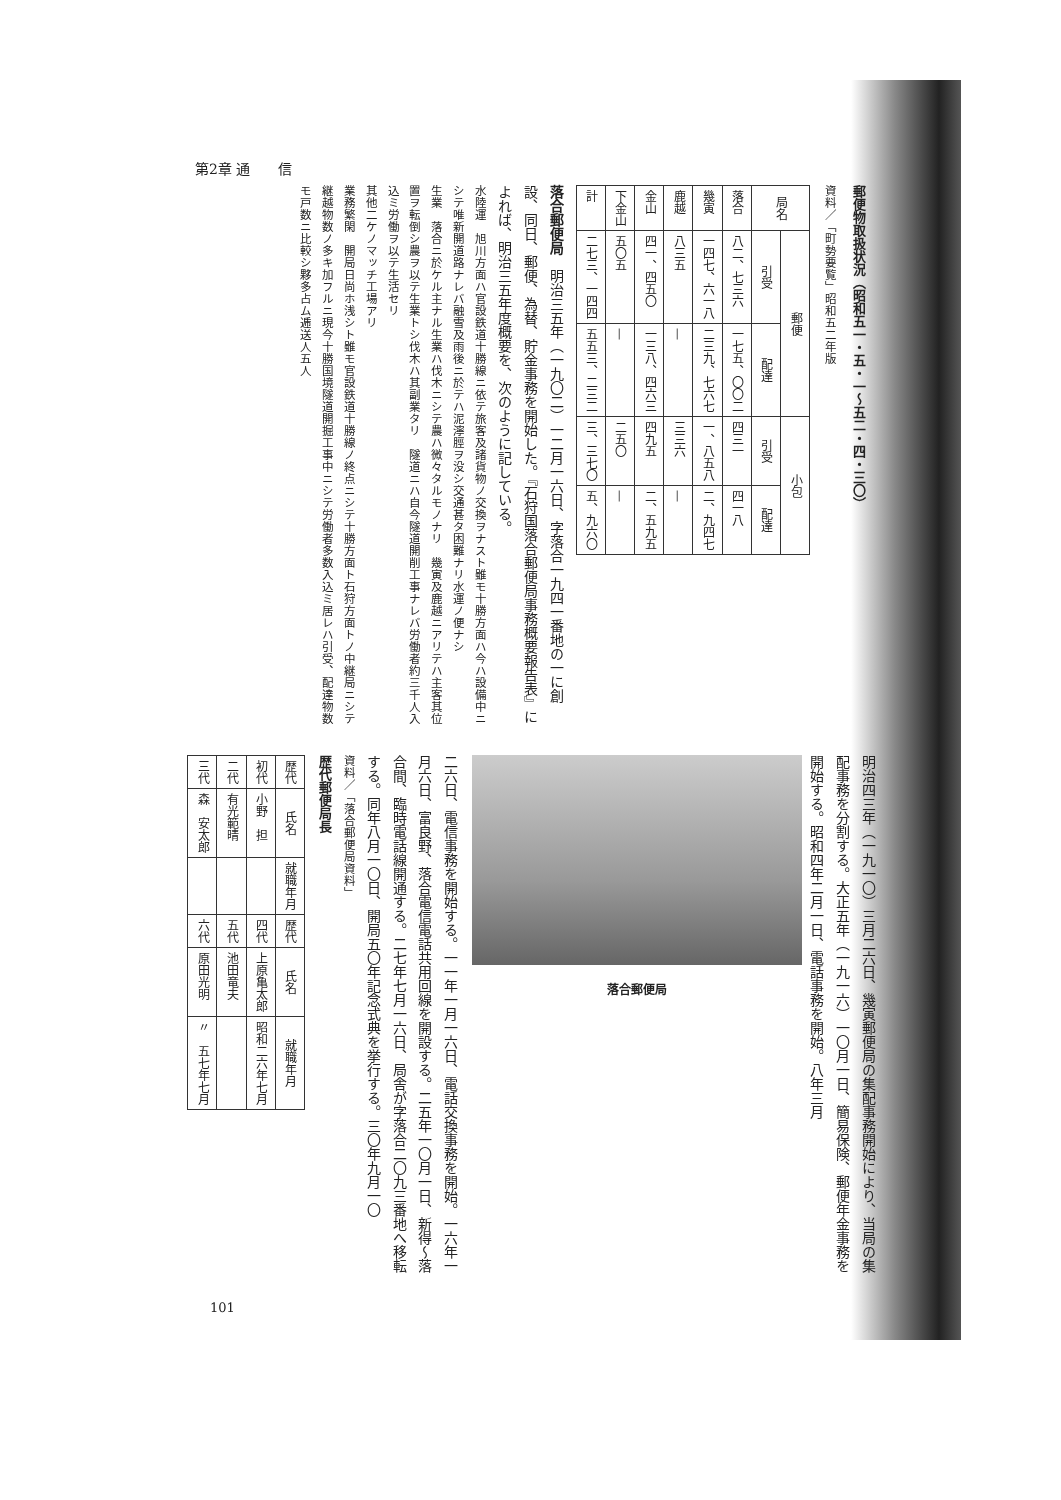第2章 通　　信
郵便物取扱状況（昭和五一・五・一〜五二・四・三〇）
資料／「町勢要覧」昭和五二年版
| 局名 | 郵便 | | 小包 | |
| --- | --- | --- | --- | --- |
| | 引受 | 配達 | 引受 | 配達 |
| 落合 | 八二、七三六 | 一七五、〇〇二 | 四三一 | 四一八 |
| 幾寅 | 一四七、六一八 | 二三九、七六七 | 一、八五八 | 二、九四七 |
| 鹿越 | 八三五 | — | 三三六 | — |
| 金山 | 四一、四五〇 | 一三八、四六三 | 四九五 | 二、五九五 |
| 下金山 | 五〇五 | — | 二五〇 | — |
| 計 | 二七三、一四四 | 五五三、二三二 | 三、三七〇 | 五、九六〇 |
落合郵便局　明治三五年（一九〇二）一二月一六日、字落合一九四一番地の一に創設、同日、郵便、為替、貯金事務を開始した。『石狩国落合郵便局事務概要報告表』によれば、明治三五年度概要を、次のように記している。
水陸運　旭川方面ハ官設鉄道十勝線ニ依テ旅客及諸貨物ノ交換ヲナスト雖モ十勝方面ハ今ハ設備中ニシテ唯新開道路ナレバ融雪及雨後ニ於テハ泥濘脛ヲ没シ交通甚タ困難ナリ水運ノ便ナシ
生業　落合ニ於ケル主ナル生業ハ伐木ニシテ農ハ微々タルモノナリ　幾寅及鹿越ニアリテハ主客其位置ヲ転倒シ農ヲ以テ生業トシ伐木ハ其副業タリ　隧道ニハ自今隧道開削工事ナレバ労働者約三千人入込ミ労働ヲ以テ生活セリ
其他二ケノマッチ工場アリ
業務繁閑　開局日尚ホ浅シト雖モ官設鉄道十勝線ノ終点ニシテ十勝方面ト石狩方面トノ中継局ニシテ継越物数ノ多キ加フルニ現今十勝国境隧道開掘工事中ニシテ労働者多数入込ミ居レハ引受、配達物数モ戸数ニ比較シ夥多占ム逓送人五人
明治四三年（一九一〇）三月二六日、幾寅郵便局の集配事務開始により、当局の集配事務を分割する。大正五年（一九一六）一〇月一日、簡易保険、郵便年金事務を開始する。昭和四年二月一日、電話事務を開始。八年三月
落合郵便局
二六日、電信事務を開始する。一一年一月一六日、電話交換事務を開始。一六年一月六日、富良野、落合電信電話共用回線を開設する。二五年一〇月一日、新得〜落合間、臨時電話線開通する。二七年七月一六日、局舎が字落合二〇九三番地へ移転する。同年八月一〇日、開局五〇年記念式典を挙行する。三〇年九月一〇
資料／「落合郵便局資料」
歴代郵便局長
| 歴代 | 氏名 | 就職年月 | 歴代 | 氏名 | 就職年月 |
| --- | --- | --- | --- | --- | --- |
| 初代 | 小野 担 | | 四代 | 上原亀太郎 | 昭和二六年七月 |
| 二代 | 有光範晴 | | 五代 | 池田竜夫 | |
| 三代 | 森 安太郎 | | 六代 | 原田光明 | 〃 五七年七月 |
101